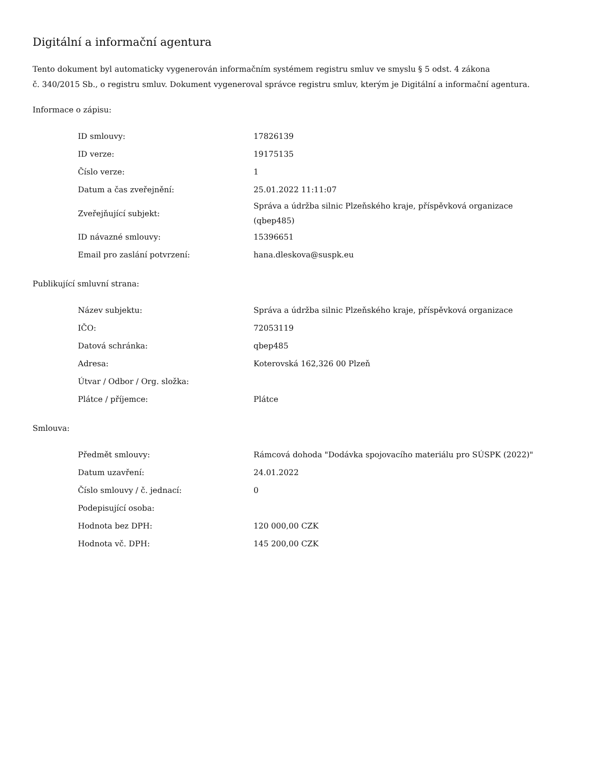Digitální a informační agentura
Tento dokument byl automaticky vygenerován informačním systémem registru smluv ve smyslu § 5 odst. 4 zákona
č. 340/2015 Sb., o registru smluv. Dokument vygeneroval správce registru smluv, kterým je Digitální a informační agentura.
Informace o zápisu:
| ID smlouvy: | 17826139 |
| ID verze: | 19175135 |
| Číslo verze: | 1 |
| Datum a čas zveřejnění: | 25.01.2022 11:11:07 |
| Zveřejňující subjekt: | Správa a údržba silnic Plzeňského kraje, příspěvková organizace (qbep485) |
| ID návazné smlouvy: | 15396651 |
| Email pro zaslání potvrzení: | hana.dleskova@suspk.eu |
Publikující smluvní strana:
| Název subjektu: | Správa a údržba silnic Plzeňského kraje, příspěvková organizace |
| IČO: | 72053119 |
| Datová schránka: | qbep485 |
| Adresa: | Koterovská 162,326 00 Plzeň |
| Útvar / Odbor / Org. složka: | |
| Plátce / příjemce: | Plátce |
Smlouva:
| Předmět smlouvy: | Rámcová dohoda "Dodávka spojovacího materiálu pro SÚSPK (2022)" |
| Datum uzavření: | 24.01.2022 |
| Číslo smlouvy / č. jednací: | 0 |
| Podepisující osoba: | |
| Hodnota bez DPH: | 120 000,00 CZK |
| Hodnota vč. DPH: | 145 200,00 CZK |